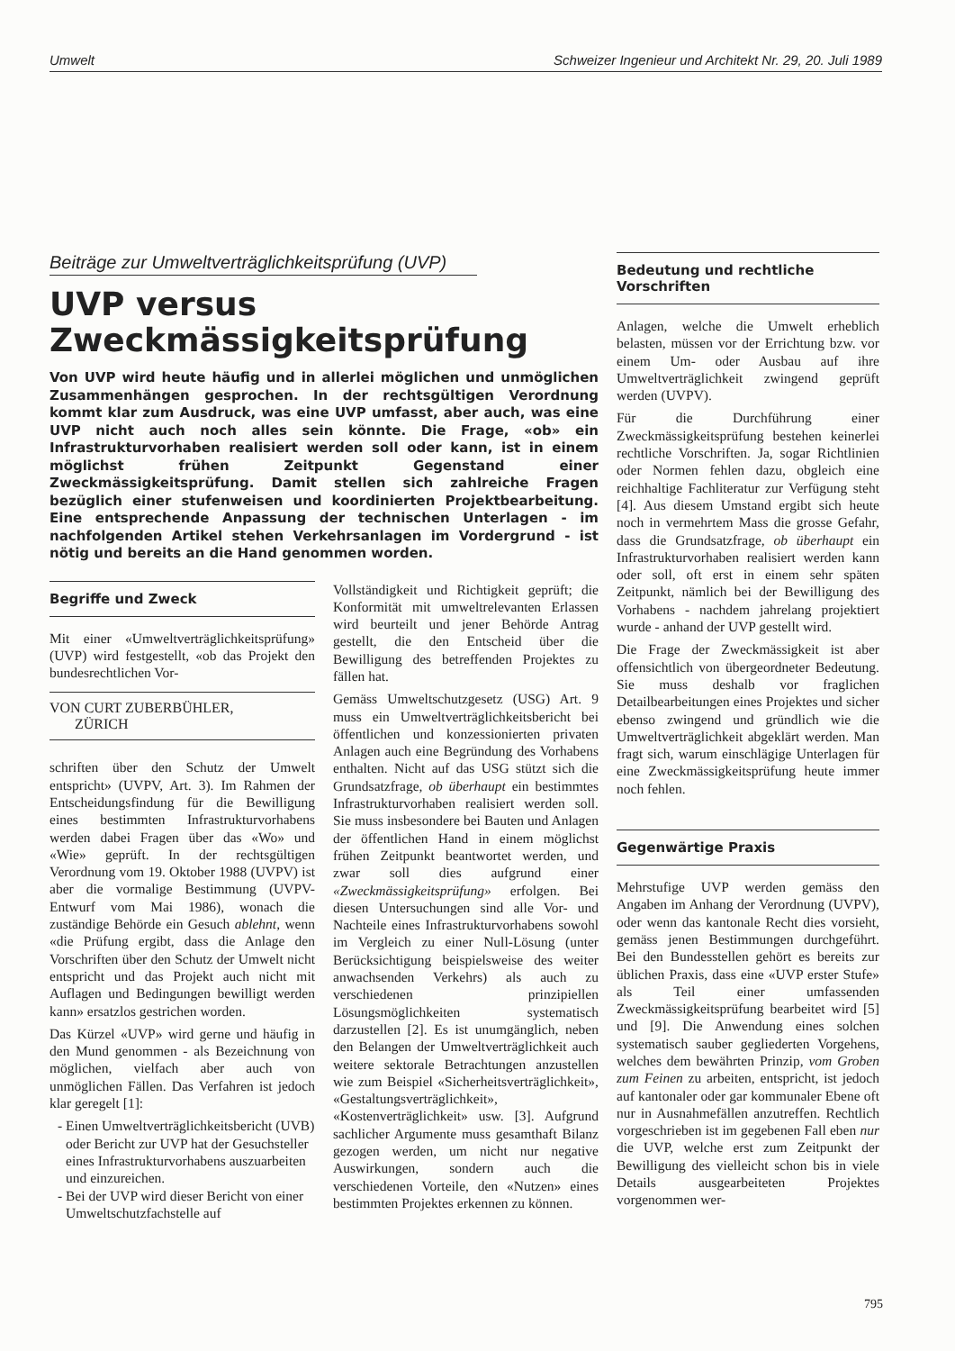Umwelt Schweizer Ingenieur und Architekt Nr. 29, 20. Juli 1989
Beiträge zur Umweltverträglichkeitsprüfung (UVP)
UVP versus
Zweckmässigkeitsprüfung
Von UVP wird heute häufig und in allerlei möglichen und unmöglichen Zusammenhängen gesprochen. In der rechtsgültigen Verordnung kommt klar zum Ausdruck, was eine UVP umfasst, aber auch, was eine UVP nicht auch noch alles sein könnte. Die Frage, «ob» ein Infrastrukturvorhaben realisiert werden soll oder kann, ist in einem möglichst frühen Zeitpunkt Gegenstand einer Zweckmässigkeitsprüfung. Damit stellen sich zahlreiche Fragen bezüglich einer stufenweisen und koordinierten Projektbearbeitung. Eine entsprechende Anpassung der technischen Unterlagen - im nachfolgenden Artikel stehen Verkehrsanlagen im Vordergrund - ist nötig und bereits an die Hand genommen worden.
Begriffe und Zweck
Mit einer «Umweltverträglichkeitsprüfung» (UVP) wird festgestellt, «ob das Projekt den bundesrechtlichen Vor-
VON CURT ZUBERBÜHLER,
ZÜRICH
schriften über den Schutz der Umwelt entspricht» (UVPV, Art. 3). Im Rahmen der Entscheidungsfindung für die Bewilligung eines bestimmten Infrastrukturvorhabens werden dabei Fragen über das «Wo» und «Wie» geprüft. In der rechtsgültigen Verordnung vom 19. Oktober 1988 (UVPV) ist aber die vormalige Bestimmung (UVPV-Entwurf vom Mai 1986), wonach die zuständige Behörde ein Gesuch ablehnt, wenn «die Prüfung ergibt, dass die Anlage den Vorschriften über den Schutz der Umwelt nicht entspricht und das Projekt auch nicht mit Auflagen und Bedingungen bewilligt werden kann» ersatzlos gestrichen worden.
Das Kürzel «UVP» wird gerne und häufig in den Mund genommen - als Bezeichnung von möglichen, vielfach aber auch von unmöglichen Fällen. Das Verfahren ist jedoch klar geregelt [1]:
Einen Umweltverträglichkeitsbericht (UVB) oder Bericht zur UVP hat der Gesuchsteller eines Infrastrukturvorhabens auszuarbeiten und einzureichen.
Bei der UVP wird dieser Bericht von einer Umweltschutzfachstelle auf
Vollständigkeit und Richtigkeit geprüft; die Konformität mit umweltrelevanten Erlassen wird beurteilt und jener Behörde Antrag gestellt, die den Entscheid über die Bewilligung des betreffenden Projektes zu fällen hat.
Gemäss Umweltschutzgesetz (USG) Art. 9 muss ein Umweltverträglichkeitsbericht bei öffentlichen und konzessionierten privaten Anlagen auch eine Begründung des Vorhabens enthalten. Nicht auf das USG stützt sich die Grundsatzfrage, ob überhaupt ein bestimmtes Infrastrukturvorhaben realisiert werden soll. Sie muss insbesondere bei Bauten und Anlagen der öffentlichen Hand in einem möglichst frühen Zeitpunkt beantwortet werden, und zwar soll dies aufgrund einer «Zweckmässigkeitsprüfung» erfolgen. Bei diesen Untersuchungen sind alle Vor- und Nachteile eines Infrastrukturvorhabens sowohl im Vergleich zu einer Null-Lösung (unter Berücksichtigung beispielsweise des weiter anwachsenden Verkehrs) als auch zu verschiedenen prinzipiellen Lösungsmöglichkeiten systematisch darzustellen [2]. Es ist unumgänglich, neben den Belangen der Umweltverträglichkeit auch weitere sektorale Betrachtungen anzustellen wie zum Beispiel «Sicherheitsverträglichkeit», «Gestaltungsverträglichkeit», «Kostenverträglichkeit» usw. [3]. Aufgrund sachlicher Argumente muss gesamthaft Bilanz gezogen werden, um nicht nur negative Auswirkungen, sondern auch die verschiedenen Vorteile, den «Nutzen» eines bestimmten Projektes erkennen zu können.
Bedeutung und rechtliche Vorschriften
Anlagen, welche die Umwelt erheblich belasten, müssen vor der Errichtung bzw. vor einem Um- oder Ausbau auf ihre Umweltverträglichkeit zwingend geprüft werden (UVPV).
Für die Durchführung einer Zweckmässigkeitsprüfung bestehen keinerlei rechtliche Vorschriften. Ja, sogar Richtlinien oder Normen fehlen dazu, obgleich eine reichhaltige Fachliteratur zur Verfügung steht [4]. Aus diesem Umstand ergibt sich heute noch in vermehrtem Mass die grosse Gefahr, dass die Grundsatzfrage, ob überhaupt ein Infrastrukturvorhaben realisiert werden kann oder soll, oft erst in einem sehr späten Zeitpunkt, nämlich bei der Bewilligung des Vorhabens - nachdem jahrelang projektiert wurde - anhand der UVP gestellt wird.
Die Frage der Zweckmässigkeit ist aber offensichtlich von übergeordneter Bedeutung. Sie muss deshalb vor fraglichen Detailbearbeitungen eines Projektes und sicher ebenso zwingend und gründlich wie die Umweltverträglichkeit abgeklärt werden. Man fragt sich, warum einschlägige Unterlagen für eine Zweckmässigkeitsprüfung heute immer noch fehlen.
Gegenwärtige Praxis
Mehrstufige UVP werden gemäss den Angaben im Anhang der Verordnung (UVPV), oder wenn das kantonale Recht dies vorsieht, gemäss jenen Bestimmungen durchgeführt. Bei den Bundesstellen gehört es bereits zur üblichen Praxis, dass eine «UVP erster Stufe» als Teil einer umfassenden Zweckmässigkeitsprüfung bearbeitet wird [5] und [9]. Die Anwendung eines solchen systematisch sauber gegliederten Vorgehens, welches dem bewährten Prinzip, vom Groben zum Feinen zu arbeiten, entspricht, ist jedoch auf kantonaler oder gar kommunaler Ebene oft nur in Ausnahmefällen anzutreffen. Rechtlich vorgeschrieben ist im gegebenen Fall eben nur die UVP, welche erst zum Zeitpunkt der Bewilligung des vielleicht schon bis in viele Details ausgearbeiteten Projektes vorgenommen wer-
795